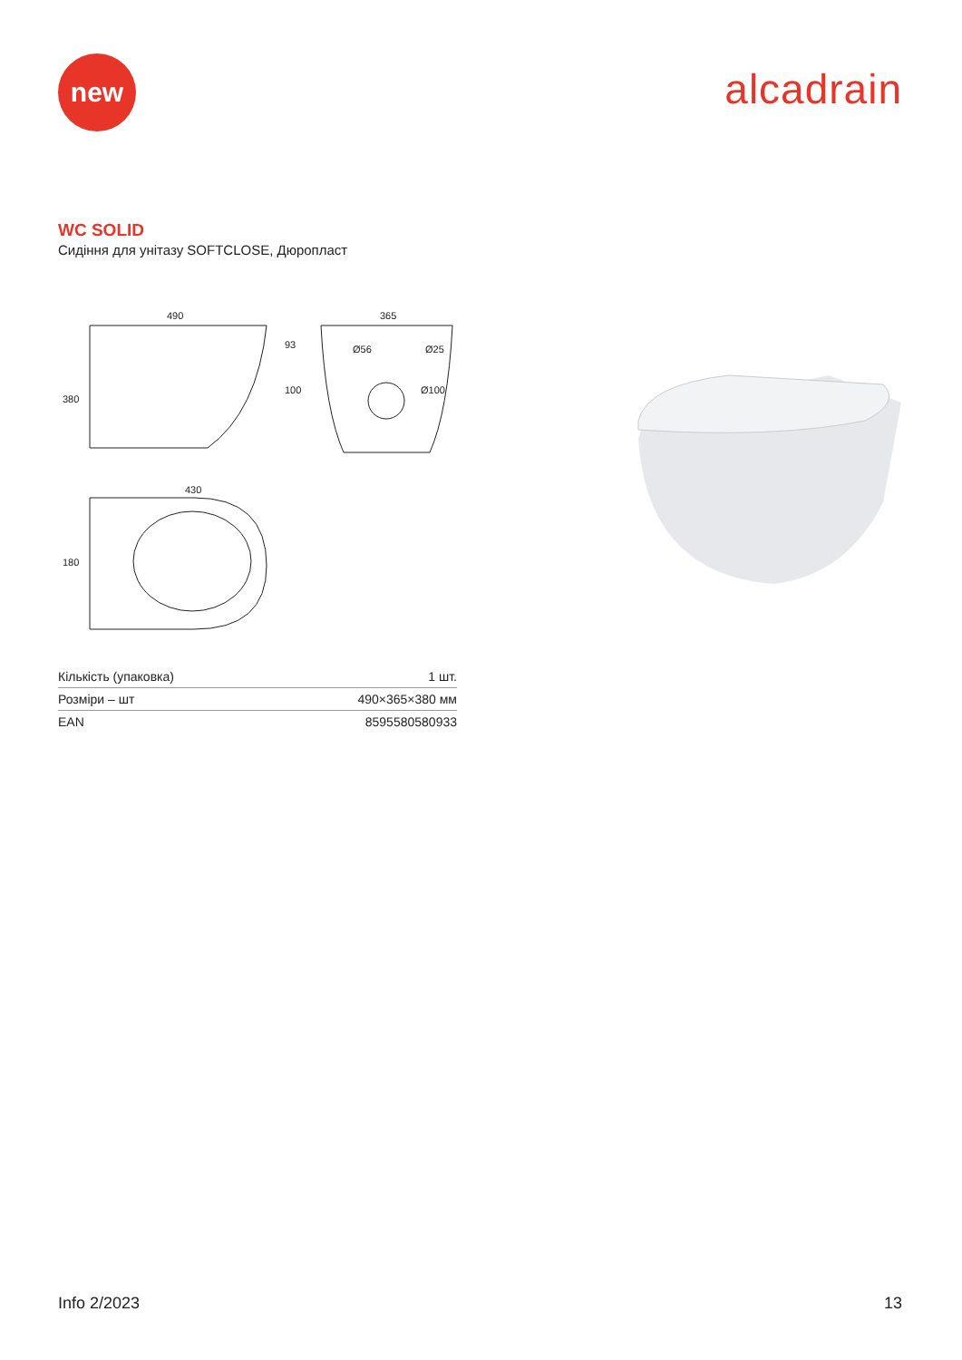new
alcadrain
WC SOLID
Сидіння для унітазу SOFTCLOSE, Дюропласт
490
380
365
93
100
Ø56
Ø25
Ø100
430
180
| Кількість (упаковка) | 1 шт. |
| Розміри – шт | 490×365×380 мм |
| EAN | 8595580580933 |
Info 2/2023 13